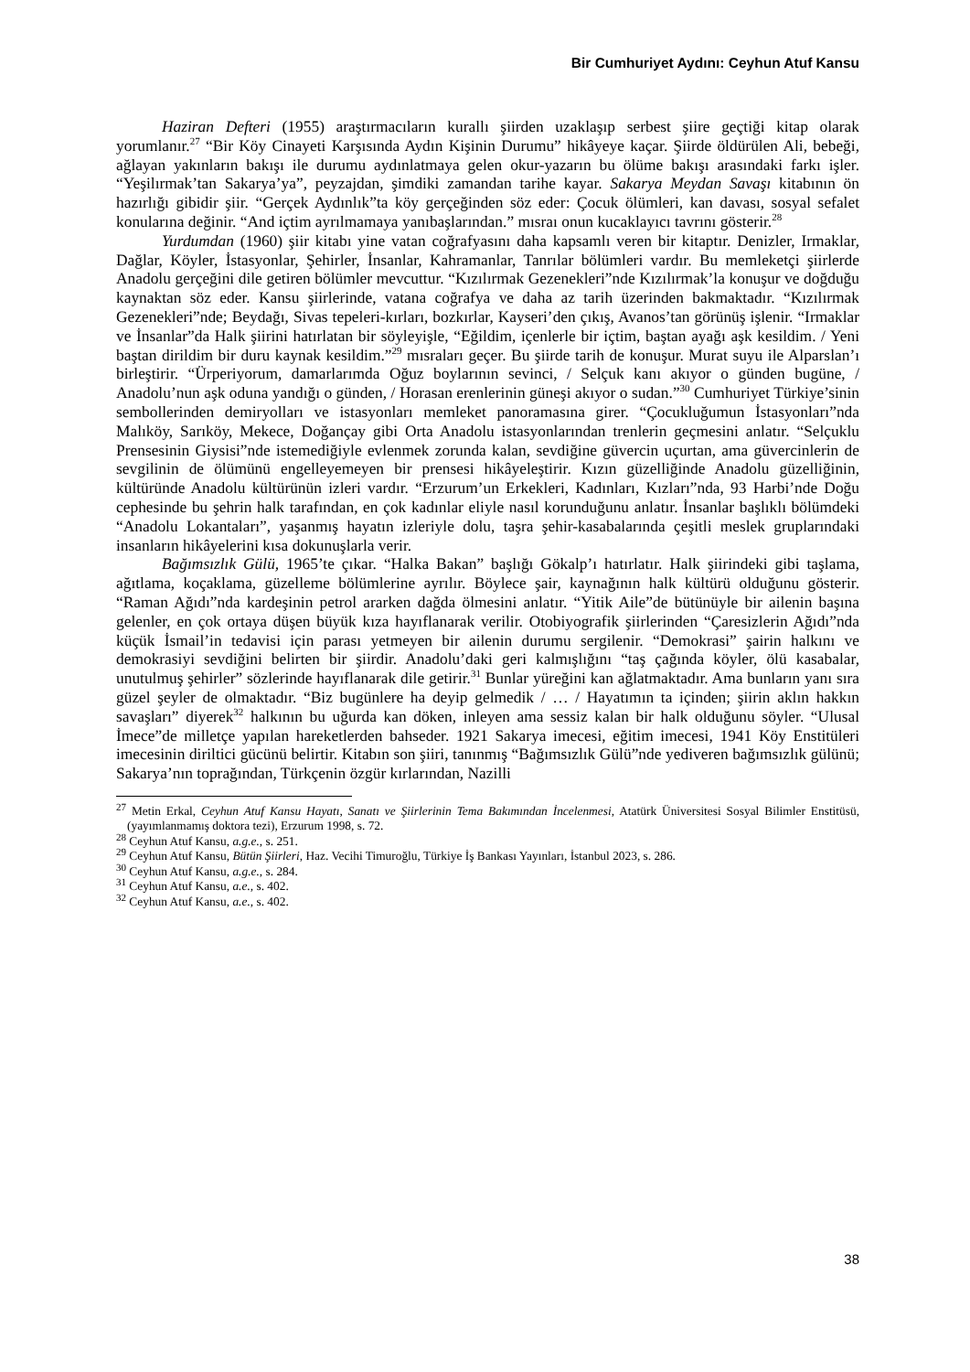Bir Cumhuriyet Aydını: Ceyhun Atuf Kansu
Haziran Defteri (1955) araştırmacıların kurallı şiirden uzaklaşıp serbest şiire geçtiği kitap olarak yorumlanır.<sup>27</sup> “Bir Köy Cinayeti Karşısında Aydın Kişinin Durumu” hikâyeye kaçar. Şiirde öldürülen Ali, bebeği, ağlayan yakınların bakışı ile durumu aydınlatmaya gelen okur-yazarın bu ölüme bakışı arasındaki farkı işler. “Yeşilırmak’tan Sakarya’ya”, peyzajdan, şimdiki zamandan tarihe kayar. Sakarya Meydan Savaşı kitabının ön hazırlığı gibidir şiir. “Gerçek Aydınlık”ta köy gerçeğinden söz eder: Çocuk ölümleri, kan davası, sosyal sefalet konularına değinir. “And içtim ayrılmamaya yanıbaşlarından.” mısraı onun kucaklayıcı tavrını gösterir.<sup>28</sup>
Yurdumdan (1960) şiir kitabı yine vatan coğrafyasını daha kapsamlı veren bir kitaptır. Denizler, Irmaklar, Dağlar, Köyler, İstasyonlar, Şehirler, İnsanlar, Kahramanlar, Tanrılar bölümleri vardır. Bu memleketçi şiirlerde Anadolu gerçeğini dile getiren bölümler mevcuttur. “Kızılırmak Gezenekleri”nde Kızılırmak’la konuşur ve doğduğu kaynaktan söz eder. Kansu şiirlerinde, vatana coğrafya ve daha az tarih üzerinden bakmaktadır. “Kızılırmak Gezenekleri”nde; Beydağı, Sivas tepeleri-kırları, bozkırlar, Kayseri’den çıkış, Avanos’tan görünüş işlenir. “Irmaklar ve İnsanlar”da Halk şiirini hatırlatan bir söyleyişle, “Eğildim, içenlerle bir içtim, baştan ayağı aşk kesildim. / Yeni baştan dirildim bir duru kaynak kesildim.”<sup>29</sup> mısraları geçer. Bu şiirde tarih de konuşur. Murat suyu ile Alparslan’ı birleştirir. “Ürperiyorum, damarlarımda Oğuz boylarının sevinci, / Selçuk kanı akıyor o günden bugüne, / Anadolu’nun aşk oduna yandığı o günden, / Horasan erenlerinin güneşi akıyor o sudan.”<sup>30</sup> Cumhuriyet Türkiye’sinin sembollerinden demiryolları ve istasyonları memleket panoramasına girer. “Çocukluğumun İstasyonları”nda Malıköy, Sarıköy, Mekece, Doğançay gibi Orta Anadolu istasyonlarından trenlerin geçmesini anlatır. “Selçuklu Prensesinin Giysisi”nde istemediğiyle evlenmek zorunda kalan, sevdiğine güvercin uçurtan, ama güvercinlerin de sevgilinin de ölümünü engelleyemeyen bir prensesi hikâyeleştirir. Kızın güzelliğinde Anadolu güzelliğinin, kültüründe Anadolu kültürünün izleri vardır. “Erzurum’un Erkekleri, Kadınları, Kızları”nda, 93 Harbi’nde Doğu cephesinde bu şehrin halk tarafından, en çok kadınlar eliyle nasıl korunduğunu anlatır. İnsanlar başlıklı bölümdeki “Anadolu Lokantaları”, yaşanmış hayatın izleriyle dolu, taşra şehir-kasabalarında çeşitli meslek gruplarındaki insanların hikâyelerini kısa dokunuşlarla verir.
Bağımsızlık Gülü, 1965’te çıkar. “Halka Bakan” başlığı Gökalp’ı hatırlatır. Halk şiirindeki gibi taşlama, ağıtlama, koçaklama, güzelleme bölümlerine ayrılır. Böylece şair, kaynağının halk kültürü olduğunu gösterir. “Raman Ağıdı”nda kardeşinin petrol ararken dağda ölmesini anlatır. “Yitik Aile”de bütünüyle bir ailenin başına gelenler, en çok ortaya düşen büyük kıza hayıflanarak verilir. Otobiyografik şiirlerinden “Çaresizlerin Ağıdı”nda küçük İsmail’in tedavisi için parası yetmeyen bir ailenin durumu sergilenir. “Demokrasi” şairin halkını ve demokrasiyi sevdiğini belirten bir şiirdir. Anadolu’daki geri kalmışlığını “taş çağında köyler, ölü kasabalar, unutulmuş şehirler” sözlerinde hayıflanarak dile getirir.<sup>31</sup> Bunlar yüreğini kan ağlatmaktadır. Ama bunların yanı sıra güzel şeyler de olmaktadır. “Biz bugünlere ha deyip gelmedik / … / Hayatımın ta içinden; şiirin aklın hakkın savaşları” diyerek<sup>32</sup> halkının bu uğurda kan döken, inleyen ama sessiz kalan bir halk olduğunu söyler. “Ulusal İmece”de milletçe yapılan hareketlerden bahseder. 1921 Sakarya imecesi, eğitim imecesi, 1941 Köy Enstitüleri imecesinin diriltici gücünü belirtir. Kitabın son şiiri, tanınmış “Bağımsızlık Gülü”nde yediveren bağımsızlık gülünü; Sakarya’nın toprağından, Türkçenin özgür kırlarından, Nazilli
<sup>27</sup> Metin Erkal, Ceyhun Atuf Kansu Hayatı, Sanatı ve Şiirlerinin Tema Bakımından İncelenmesi, Atatürk Üniversitesi Sosyal Bilimler Enstitüsü, (yayımlanmamış doktora tezi), Erzurum 1998, s. 72.
<sup>28</sup> Ceyhun Atuf Kansu, a.g.e., s. 251.
<sup>29</sup> Ceyhun Atuf Kansu, Bütün Şiirleri, Haz. Vecihi Timuroğlu, Türkiye İş Bankası Yayınları, İstanbul 2023, s. 286.
<sup>30</sup> Ceyhun Atuf Kansu, a.g.e., s. 284.
<sup>31</sup> Ceyhun Atuf Kansu, a.e., s. 402.
<sup>32</sup> Ceyhun Atuf Kansu, a.e., s. 402.
38